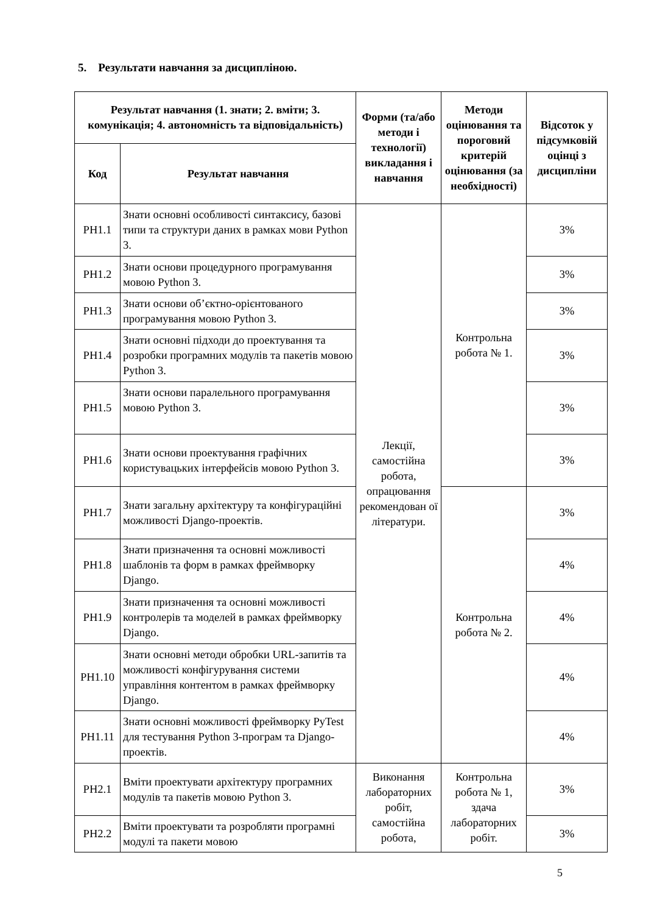5. Результати навчання за дисципліною.
| Результат навчання (1. знати; 2. вміти; 3. комунікація; 4. автономність та відповідальність) | | Форми (та/або методи і технології) викладання і навчання | Методи оцінювання та пороговий критерій оцінювання (за необхідності) | Відсоток у підсумковій оцінці з дисципліни |
| --- | --- | --- | --- | --- |
| Код | Результат навчання | | | |
| РН1.1 | Знати основні особливості синтаксису, базові типи та структури даних в рамках мови Python 3. | Лекції, самостійна робота, опрацювання рекомендован ої літератури. | Контрольна робота № 1. | 3% |
| РН1.2 | Знати основи процедурного програмування мовою Python 3. | | | 3% |
| РН1.3 | Знати основи об’єктно-орієнтованого програмування мовою Python 3. | | | 3% |
| РН1.4 | Знати основні підходи до проектування та розробки програмних модулів та пакетів мовою Python 3. | | | 3% |
| РН1.5 | Знати основи паралельного програмування мовою Python 3. | | | 3% |
| РН1.6 | Знати основи проектування графічних користувацьких інтерфейсів мовою Python 3. | | | 3% |
| РН1.7 | Знати загальну архітектуру та конфігураційні можливості Django-проектів. | | Контрольна робота № 2. | 3% |
| РН1.8 | Знати призначення та основні можливості шаблонів та форм в рамках фреймворку Django. | | | 4% |
| РН1.9 | Знати призначення та основні можливості контролерів та моделей в рамках фреймворку Django. | | | 4% |
| РН1.10 | Знати основні методи обробки URL-запитів та можливості конфігурування системи управління контентом в рамках фреймворку Django. | | | 4% |
| РН1.11 | Знати основні можливості фреймворку PyTest для тестування Python 3-програм та Django-проектів. | | | 4% |
| РН2.1 | Вміти проектувати архітектуру програмних модулів та пакетів мовою Python 3. | Виконання лабораторних робіт, самостійна робота, | Контрольна робота № 1, здача лабораторних робіт. | 3% |
| РН2.2 | Вміти проектувати та розробляти програмні модулі та пакети мовою | | | 3% |
5